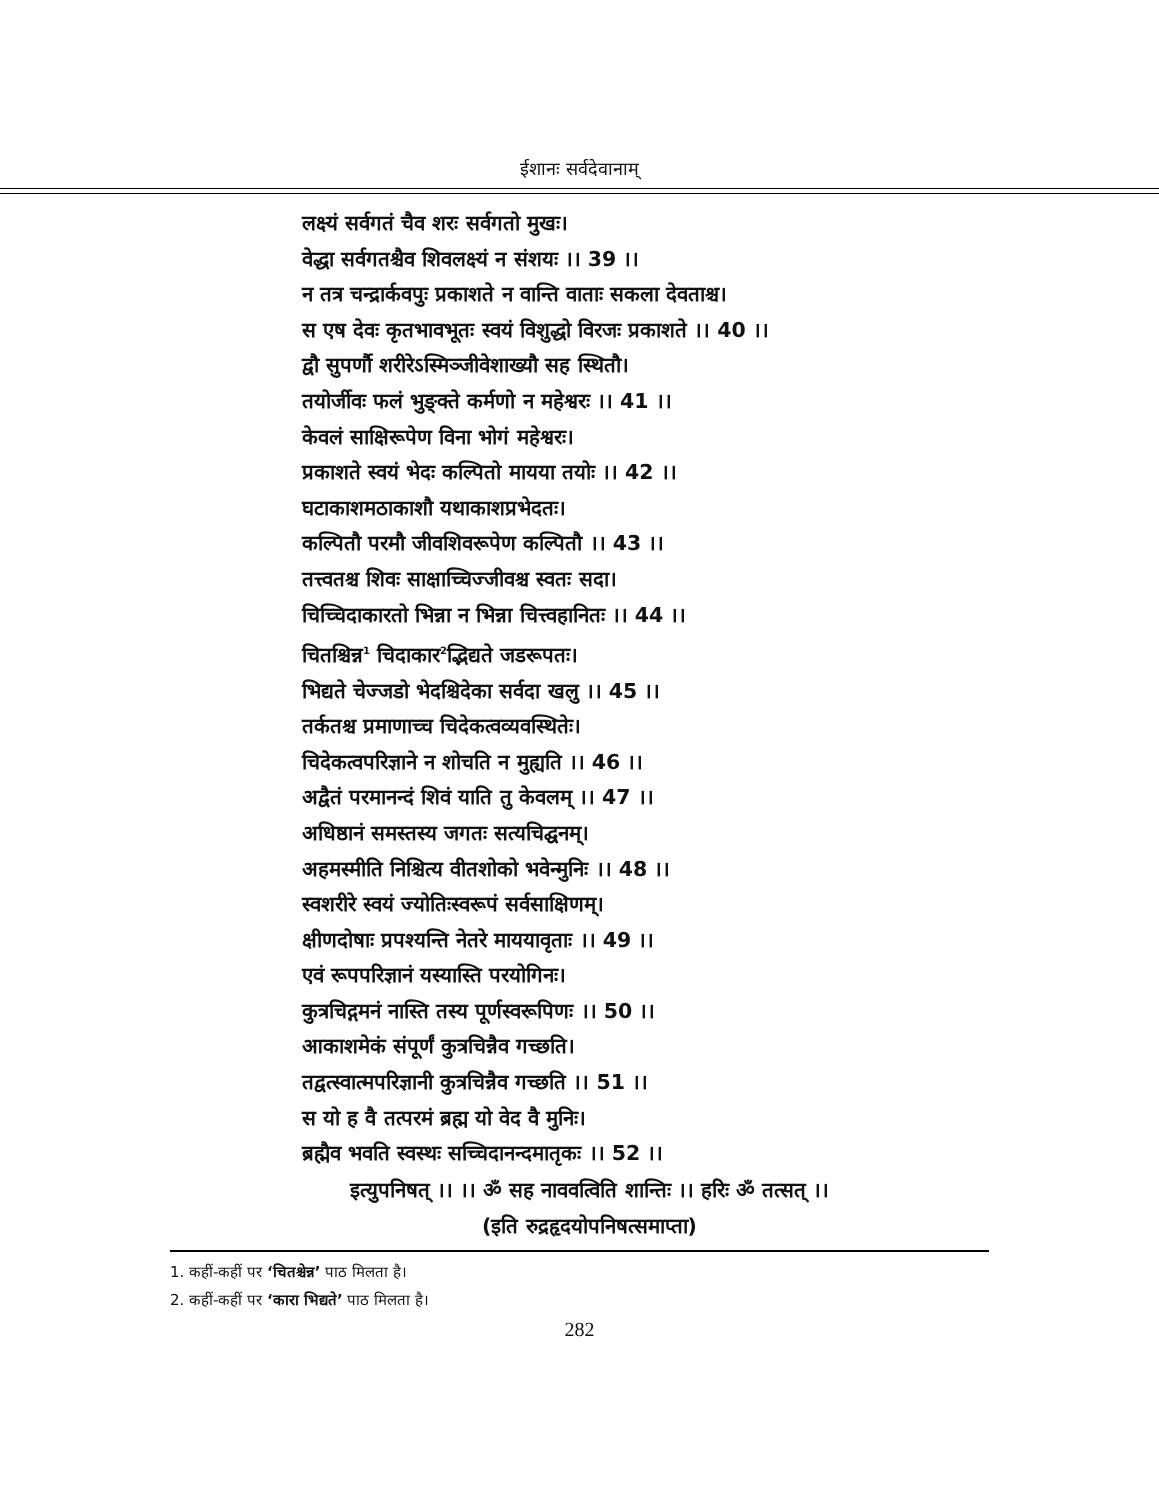ईशानः सर्वदेवानाम्
लक्ष्यं सर्वगतं चैव शरः सर्वगतो मुखः।
वेद्धा सर्वगतश्चैव शिवलक्ष्यं न संशयः ।। 39 ।।
न तत्र चन्द्रार्कवपुः प्रकाशते न वान्ति वाताः सकला देवताश्च।
स एष देवः कृतभावभूतः स्वयं विशुद्धो विरजः प्रकाशते ।। 40 ।।
द्वौ सुपर्णौ शरीरेऽस्मिञ्जीवेशाख्यौ सह स्थितौ।
तयोर्जीवः फलं भुङ्क्ते कर्मणो न महेश्वरः ।। 41 ।।
केवलं साक्षिरूपेण विना भोगं महेश्वरः।
प्रकाशते स्वयं भेदः कल्पितो मायया तयोः ।। 42 ।।
घटाकाशमठाकाशौ यथाकाशप्रभेदतः।
कल्पितौ परमौ जीवशिवरूपेण कल्पितौ ।। 43 ।।
तत्त्वतश्च शिवः साक्षाच्चिज्जीवश्च स्वतः सदा।
चिच्चिदाकारतो भिन्ना न भिन्ना चित्त्वहानितः ।। 44 ।।
चितश्चिन्न<sup>1</sup> चिदाकार<sup>2</sup>द्भिद्यते जडरूपतः।
भिद्यते चेज्जडो भेदश्चिदेका सर्वदा खलु ।। 45 ।।
तर्कतश्च प्रमाणाच्च चिदेकत्वव्यवस्थितेः।
चिदेकत्वपरिज्ञाने न शोचति न मुह्यति ।। 46 ।।
अद्वैतं परमानन्दं शिवं याति तु केवलम् ।। 47 ।।
अधिष्ठानं समस्तस्य जगतः सत्यचिद्घनम्।
अहमस्मीति निश्चित्य वीतशोको भवेन्मुनिः ।। 48 ।।
स्वशरीरे स्वयं ज्योतिःस्वरूपं सर्वसाक्षिणम्।
क्षीणदोषाः प्रपश्यन्ति नेतरे माययावृताः ।। 49 ।।
एवं रूपपरिज्ञानं यस्यास्ति परयोगिनः।
कुत्रचिद्गमनं नास्ति तस्य पूर्णस्वरूपिणः ।। 50 ।।
आकाशमेकं संपूर्णं कुत्रचिन्नैव गच्छति।
तद्वत्स्वात्मपरिज्ञानी कुत्रचिन्नैव गच्छति ।। 51 ।।
स यो ह वै तत्परमं ब्रह्म यो वेद वै मुनिः।
ब्रह्मैव भवति स्वस्थः सच्चिदानन्दमातृकः ।। 52 ।।
इत्युपनिषत् ।। ।। ॐ सह नाववत्विति शान्तिः ।। हरिः ॐ तत्सत् ।।
(इति रुद्रहृदयोपनिषत्समाप्ता)
1. कहीं-कहीं पर ‘चितश्चेन्न’ पाठ मिलता है।
2. कहीं-कहीं पर ‘कारा भिद्यते’ पाठ मिलता है।
282